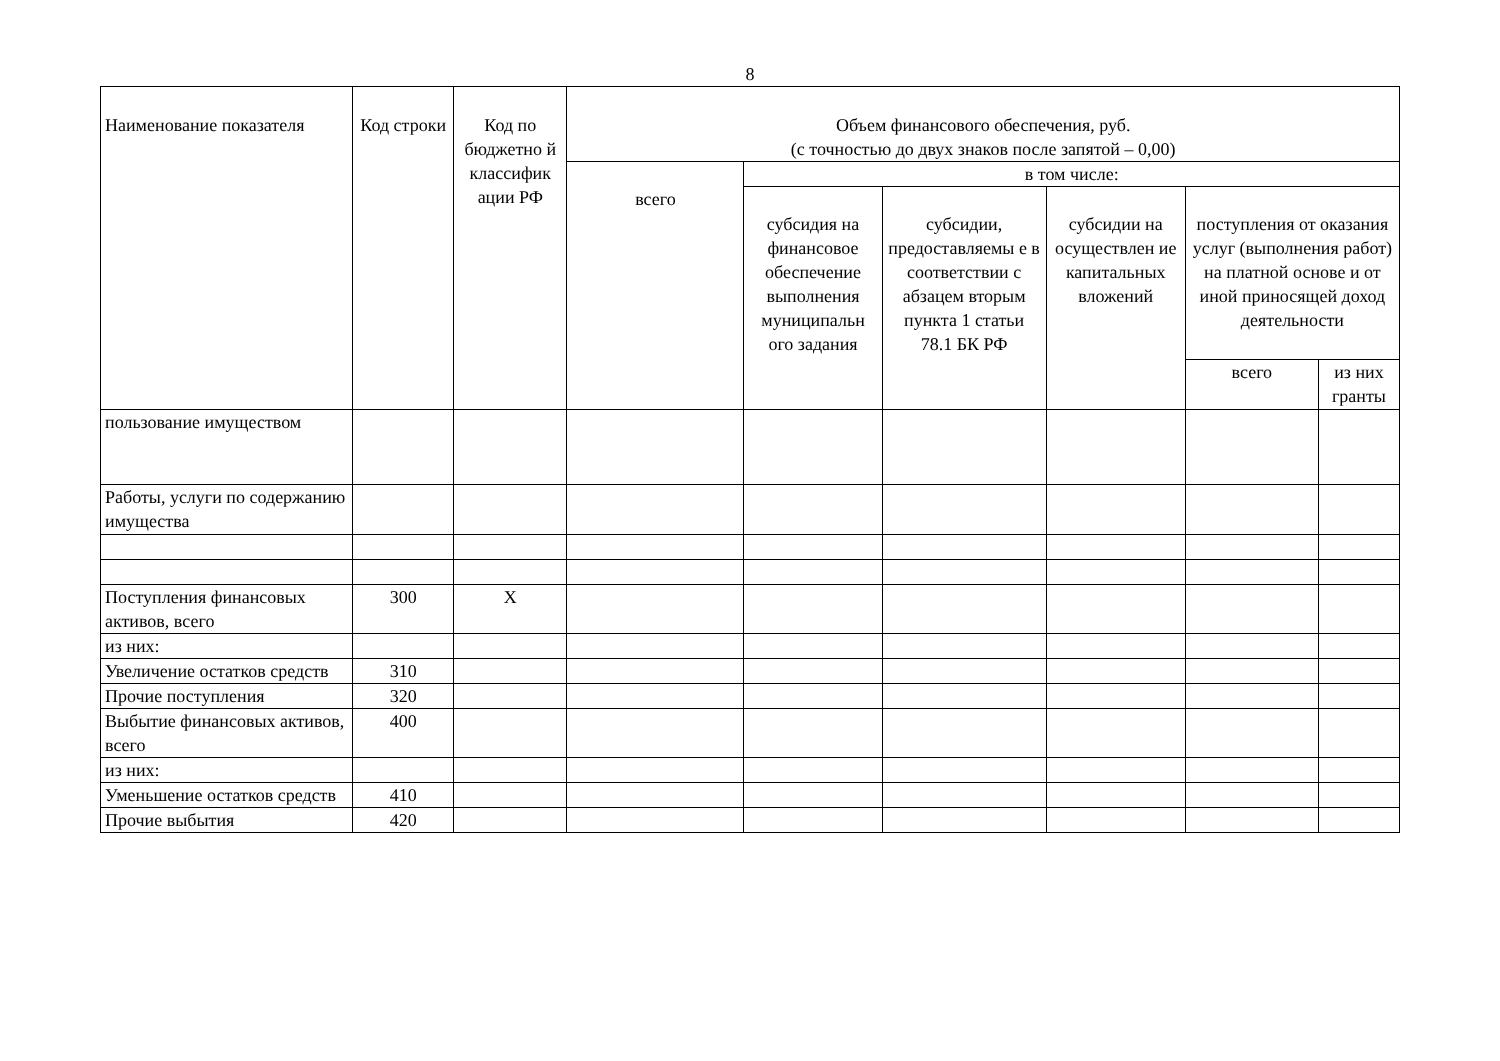8
| Наименование показателя | Код строки | Код по бюджетно й классифик ации РФ | Объем финансового обеспечения, руб. (с точностью до двух знаков после запятой – 0,00) | | | | | |
| --- | --- | --- | --- | --- | --- | --- | --- | --- |
| | | | всего | в том числе: | | | | |
| | | | | субсидия на финансовое обеспечение выполнения муниципальн ого задания | субсидии, предоставляемы е в соответствии с абзацем вторым пункта 1 статьи 78.1 БК РФ | субсидии на осуществлен ие капитальных вложений | поступления от оказания услуг (выполнения работ) на платной основе и от иной приносящей доход деятельности | |
| | | | | | | | всего | из них гранты |
| пользование имуществом | | | | | | | | |
| Работы, услуги по содержанию имущества | | | | | | | | |
| Поступления финансовых активов, всего | 300 | X | | | | | | |
| из них: | | | | | | | | |
| Увеличение остатков средств | 310 | | | | | | | |
| Прочие поступления | 320 | | | | | | | |
| Выбытие финансовых активов, всего | 400 | | | | | | | |
| из них: | | | | | | | | |
| Уменьшение остатков средств | 410 | | | | | | | |
| Прочие выбытия | 420 | | | | | | | |